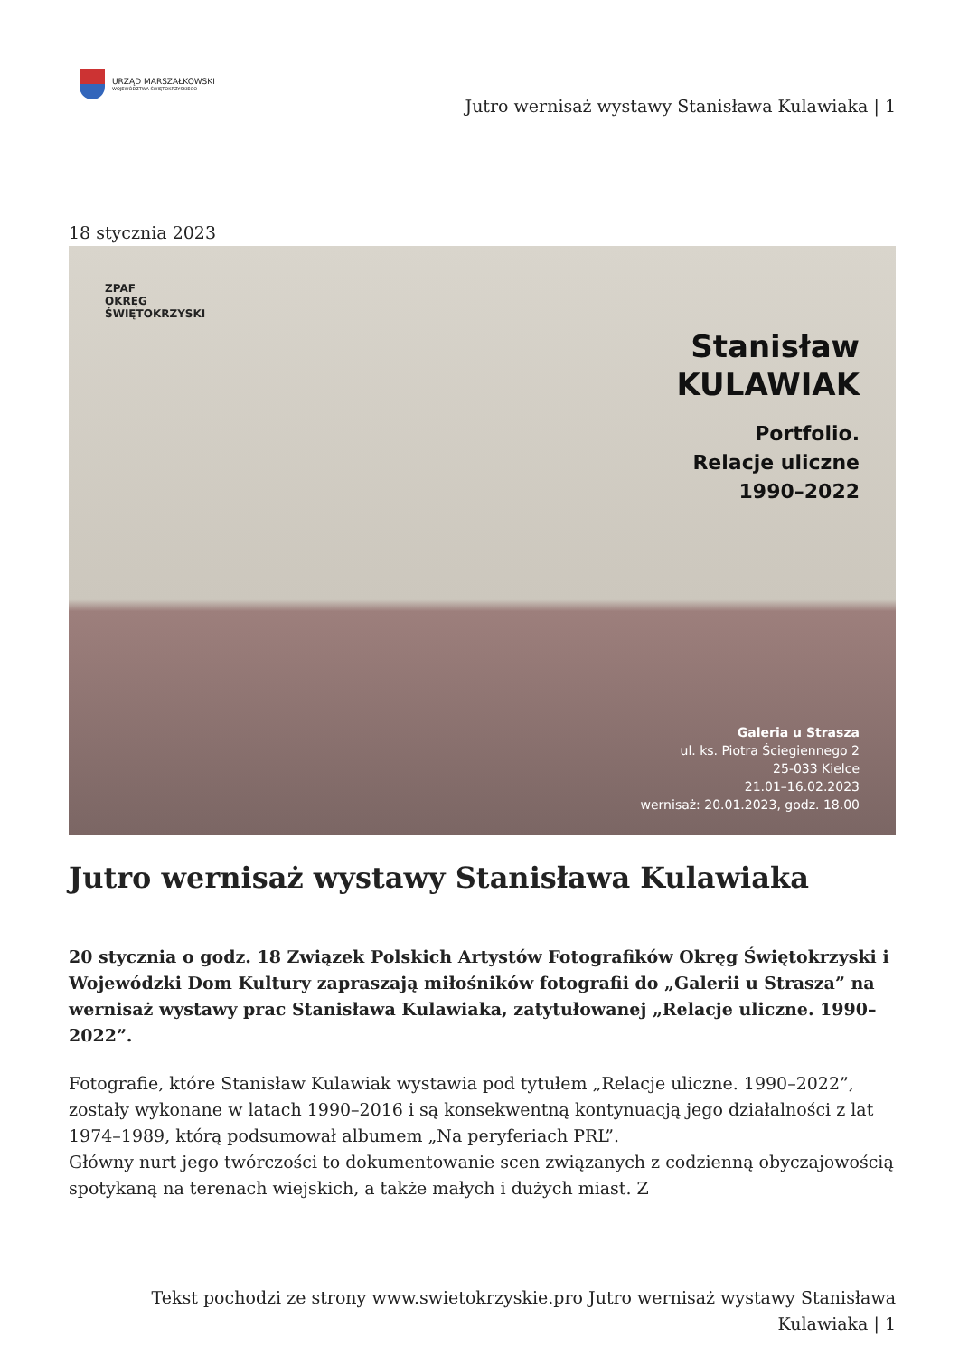URZĄD MARSZAŁKOWSKI
WOJEWÓDZTWA ŚWIĘTOKRZYSKIEGO
Jutro wernisaż wystawy Stanisława Kulawiaka | 1
18 stycznia 2023
ZPAF
OKRĘG
ŚWIĘTOKRZYSKI
Stanisław
KULAWIAK
Portfolio.
Relacje uliczne
1990–2022
Galeria u Strasza
ul. ks. Piotra Ściegiennego 2
25-033 Kielce
21.01–16.02.2023
wernisaż: 20.01.2023, godz. 18.00
Jutro wernisaż wystawy Stanisława Kulawiaka
20 stycznia o godz. 18 Związek Polskich Artystów Fotografików Okręg Świętokrzyski i Wojewódzki Dom Kultury zapraszają miłośników fotografii do „Galerii u Strasza” na wernisaż wystawy prac Stanisława Kulawiaka, zatytułowanej „Relacje uliczne. 1990–2022”.
Fotografie, które Stanisław Kulawiak wystawia pod tytułem „Relacje uliczne. 1990–2022”, zostały wykonane w latach 1990–2016 i są konsekwentną kontynuacją jego działalności z lat 1974–1989, którą podsumował albumem „Na peryferiach PRL”.
Główny nurt jego twórczości to dokumentowanie scen związanych z codzienną obyczajowością spotykaną na terenach wiejskich, a także małych i dużych miast. Z
Tekst pochodzi ze strony www.swietokrzyskie.pro Jutro wernisaż wystawy Stanisława
Kulawiaka | 1